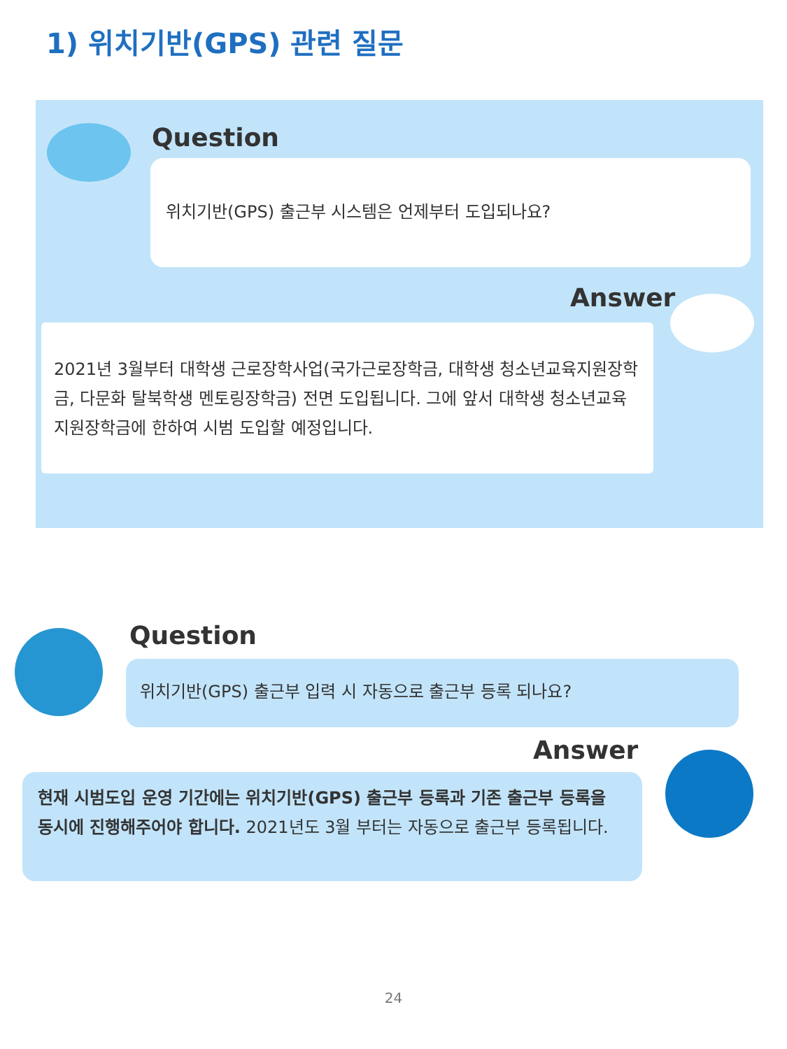1) 위치기반(GPS) 관련 질문
Question
위치기반(GPS) 출근부 시스템은 언제부터 도입되나요?
Answer
2021년 3월부터 대학생 근로장학사업(국가근로장학금, 대학생 청소년교육지원장학금, 다문화 탈북학생 멘토링장학금) 전면 도입됩니다. 그에 앞서 대학생 청소년교육지원장학금에 한하여 시범 도입할 예정입니다.
Question
위치기반(GPS) 출근부 입력 시 자동으로 출근부 등록 되나요?
Answer
현재 시범도입 운영 기간에는 위치기반(GPS) 출근부 등록과 기존 출근부 등록을 동시에 진행해주어야 합니다. 2021년도 3월 부터는 자동으로 출근부 등록됩니다.
24